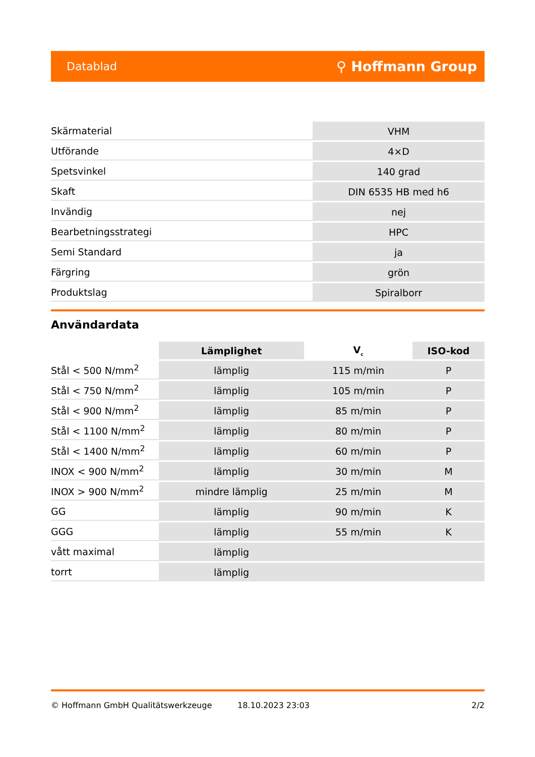Datablad ⚲ Hoffmann Group
| Skärmaterial | VHM |
| Utförande | 4×D |
| Spetsvinkel | 140 grad |
| Skaft | DIN 6535 HB med h6 |
| Invändig | nej |
| Bearbetningsstrategi | HPC |
| Semi Standard | ja |
| Färgring | grön |
| Produktslag | Spiralborr |
Användardata
| | Lämplighet | V<sub>c</sub> | ISO-kod |
| --- | --- | --- | --- |
| Stål < 500 N/mm<sup>2</sup> | lämplig | 115 m/min | P |
| Stål < 750 N/mm<sup>2</sup> | lämplig | 105 m/min | P |
| Stål < 900 N/mm<sup>2</sup> | lämplig | 85 m/min | P |
| Stål < 1100 N/mm<sup>2</sup> | lämplig | 80 m/min | P |
| Stål < 1400 N/mm<sup>2</sup> | lämplig | 60 m/min | P |
| INOX < 900 N/mm<sup>2</sup> | lämplig | 30 m/min | M |
| INOX > 900 N/mm<sup>2</sup> | mindre lämplig | 25 m/min | M |
| GG | lämplig | 90 m/min | K |
| GGG | lämplig | 55 m/min | K |
| vått maximal | lämplig | | |
| torrt | lämplig | | |
© Hoffmann GmbH Qualitätswerkzeuge 18.10.2023 23:03 2/2